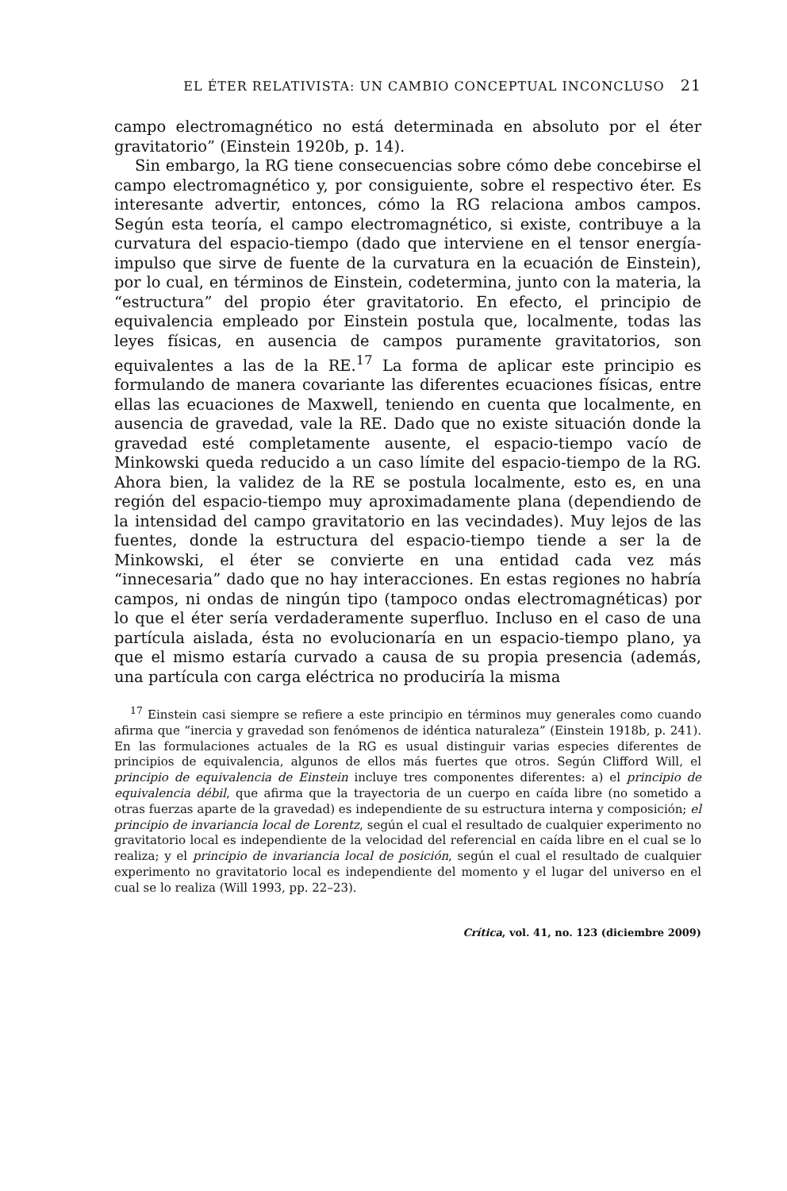EL ÉTER RELATIVISTA: UN CAMBIO CONCEPTUAL INCONCLUSO 21
campo electromagnético no está determinada en absoluto por el éter gravitatorio” (Einstein 1920b, p. 14).
Sin embargo, la RG tiene consecuencias sobre cómo debe concebirse el campo electromagnético y, por consiguiente, sobre el respectivo éter. Es interesante advertir, entonces, cómo la RG relaciona ambos campos. Según esta teoría, el campo electromagnético, si existe, contribuye a la curvatura del espacio-tiempo (dado que interviene en el tensor energía-impulso que sirve de fuente de la curvatura en la ecuación de Einstein), por lo cual, en términos de Einstein, codetermina, junto con la materia, la “estructura” del propio éter gravitatorio. En efecto, el principio de equivalencia empleado por Einstein postula que, localmente, todas las leyes físicas, en ausencia de campos puramente gravitatorios, son equivalentes a las de la RE.<sup>17</sup> La forma de aplicar este principio es formulando de manera covariante las diferentes ecuaciones físicas, entre ellas las ecuaciones de Maxwell, teniendo en cuenta que localmente, en ausencia de gravedad, vale la RE. Dado que no existe situación donde la gravedad esté completamente ausente, el espacio-tiempo vacío de Minkowski queda reducido a un caso límite del espacio-tiempo de la RG. Ahora bien, la validez de la RE se postula localmente, esto es, en una región del espacio-tiempo muy aproximadamente plana (dependiendo de la intensidad del campo gravitatorio en las vecindades). Muy lejos de las fuentes, donde la estructura del espacio-tiempo tiende a ser la de Minkowski, el éter se convierte en una entidad cada vez más “innecesaria” dado que no hay interacciones. En estas regiones no habría campos, ni ondas de ningún tipo (tampoco ondas electromagnéticas) por lo que el éter sería verdaderamente superfluo. Incluso en el caso de una partícula aislada, ésta no evolucionaría en un espacio-tiempo plano, ya que el mismo estaría curvado a causa de su propia presencia (además, una partícula con carga eléctrica no produciría la misma
<sup>17</sup> Einstein casi siempre se refiere a este principio en términos muy generales como cuando afirma que “inercia y gravedad son fenómenos de idéntica naturaleza” (Einstein 1918b, p. 241). En las formulaciones actuales de la RG es usual distinguir varias especies diferentes de principios de equivalencia, algunos de ellos más fuertes que otros. Según Clifford Will, el principio de equivalencia de Einstein incluye tres componentes diferentes: a) el principio de equivalencia débil, que afirma que la trayectoria de un cuerpo en caída libre (no sometido a otras fuerzas aparte de la gravedad) es independiente de su estructura interna y composición; el principio de invariancia local de Lorentz, según el cual el resultado de cualquier experimento no gravitatorio local es independiente de la velocidad del referencial en caída libre en el cual se lo realiza; y el principio de invariancia local de posición, según el cual el resultado de cualquier experimento no gravitatorio local es independiente del momento y el lugar del universo en el cual se lo realiza (Will 1993, pp. 22–23).
Crítica, vol. 41, no. 123 (diciembre 2009)